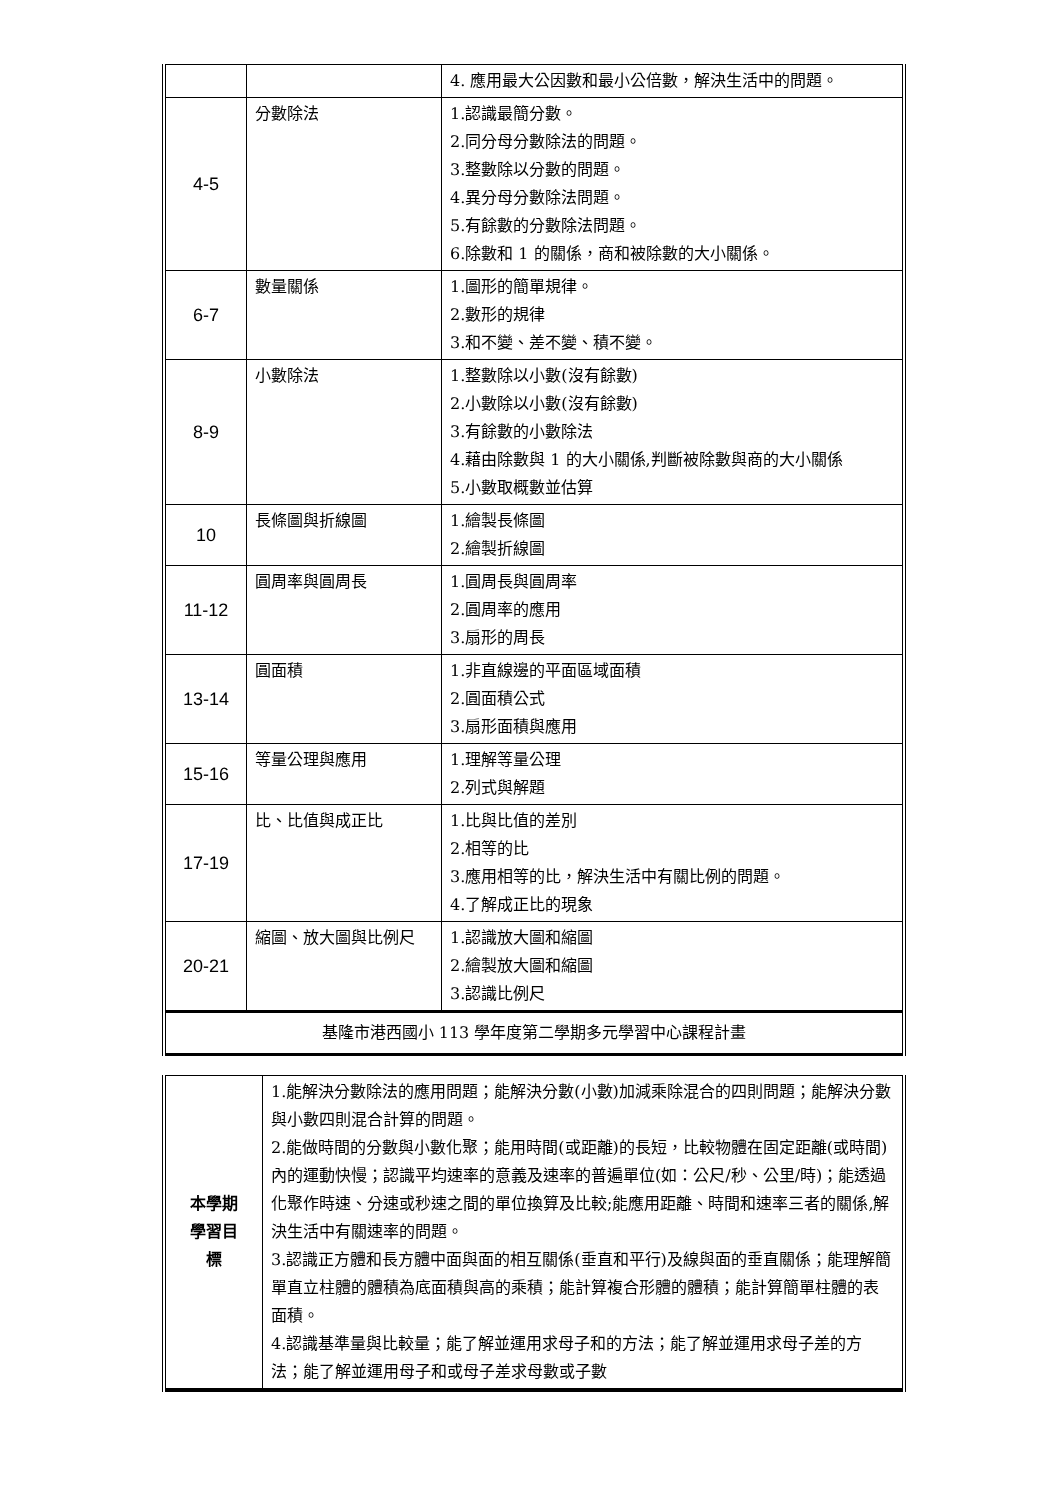| | | 4. 應用最大公因數和最小公倍數，解決生活中的問題。 |
| 4-5 | 分數除法 | 1.認識最簡分數。 2.同分母分數除法的問題。 3.整數除以分數的問題。 4.異分母分數除法問題。 5.有餘數的分數除法問題。 6.除數和 1 的關係，商和被除數的大小關係。 |
| 6-7 | 數量關係 | 1.圖形的簡單規律。 2.數形的規律 3.和不變、差不變、積不變。 |
| 8-9 | 小數除法 | 1.整數除以小數(沒有餘數) 2.小數除以小數(沒有餘數) 3.有餘數的小數除法 4.藉由除數與 1 的大小關係,判斷被除數與商的大小關係 5.小數取概數並估算 |
| 10 | 長條圖與折線圖 | 1.繪製長條圖 2.繪製折線圖 |
| 11-12 | 圓周率與圓周長 | 1.圓周長與圓周率 2.圓周率的應用 3.扇形的周長 |
| 13-14 | 圓面積 | 1.非直線邊的平面區域面積 2.圓面積公式 3.扇形面積與應用 |
| 15-16 | 等量公理與應用 | 1.理解等量公理 2.列式與解題 |
| 17-19 | 比、比值與成正比 | 1.比與比值的差別 2.相等的比 3.應用相等的比，解決生活中有關比例的問題。 4.了解成正比的現象 |
| 20-21 | 縮圖、放大圖與比例尺 | 1.認識放大圖和縮圖 2.繪製放大圖和縮圖 3.認識比例尺 |
| 基隆市港西國小 113 學年度第二學期多元學習中心課程計畫 | | |
| 本學期 學習目 標 | 1.能解決分數除法的應用問題；能解決分數(小數)加減乘除混合的四則問題；能解決分數與小數四則混合計算的問題。 2.能做時間的分數與小數化聚；能用時間(或距離)的長短，比較物體在固定距離(或時間)內的運動快慢；認識平均速率的意義及速率的普遍單位(如：公尺/秒、公里/時)；能透過化聚作時速、分速或秒速之間的單位換算及比較;能應用距離、時間和速率三者的關係,解決生活中有關速率的問題。 3.認識正方體和長方體中面與面的相互關係(垂直和平行)及線與面的垂直關係；能理解簡單直立柱體的體積為底面積與高的乘積；能計算複合形體的體積；能計算簡單柱體的表面積。 4.認識基準量與比較量；能了解並運用求母子和的方法；能了解並運用求母子差的方法；能了解並運用母子和或母子差求母數或子數 |